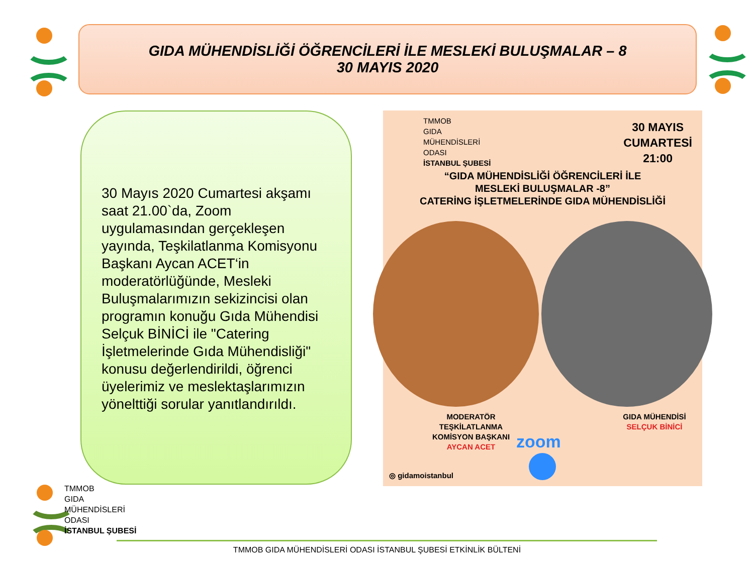GIDA MÜHENDİSLİĞİ ÖĞRENCİLERİ İLE MESLEKİ BULUŞMALAR – 8
30 MAYIS 2020
30 Mayıs 2020 Cumartesi akşamı saat 21.00`da, Zoom uygulamasından gerçekleşen yayında, Teşkilatlanma Komisyonu Başkanı Aycan ACET‘in moderatörlüğünde, Mesleki Buluşmalarımızın sekizincisi olan programın konuğu Gıda Mühendisi Selçuk BİNİCİ ile "Catering İşletmelerinde Gıda Mühendisliği" konusu değerlendirildi, öğrenci üyelerimiz ve meslektaşlarımızın yönelttiği sorular yanıtlandırıldı.
TMMOB
GIDA
MÜHENDİSLERİ
ODASI
İSTANBUL ŞUBESİ
30 MAYIS
CUMARTESİ
21:00
“GIDA MÜHENDİSLİĞİ ÖĞRENCİLERİ İLE
MESLEKİ BULUŞMALAR -8”
CATERİNG İŞLETMELERİNDE GIDA MÜHENDİSLİĞİ
MODERATÖR
TEŞKİLATLANMA
KOMİSYON BAŞKANI
AYCAN ACET
GIDA MÜHENDİSİ
SELÇUK BİNİCİ
zoom
◎ gidamoistanbul
TMMOB
GIDA
MÜHENDİSLERİ
ODASI
İSTANBUL ŞUBESİ
TMMOB GIDA MÜHENDİSLERİ ODASI İSTANBUL ŞUBESİ ETKİNLİK BÜLTENİ